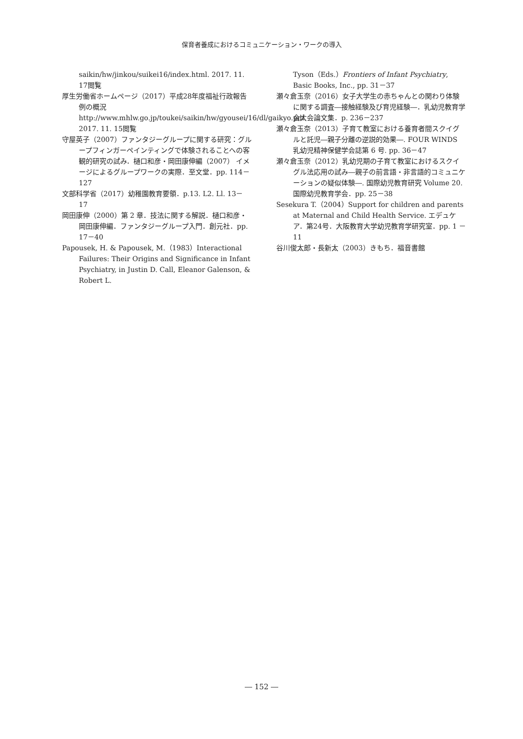保育者養成におけるコミュニケーション・ワークの導入
saikin/hw/jinkou/suikei16/index.html. 2017. 11. 17閲覧
厚生労働省ホームページ（2017）平成28年度福祉行政報告例の概況 http://www.mhlw.go.jp/toukei/saikin/hw/gyousei/16/dl/gaikyo.pdf. 2017. 11. 15閲覧
守屋英子（2007）ファンタジーグループに関する研究：グループフィンガーペインティングで体験されることへの客観的研究の試み．樋口和彦・岡田康伸編（2007） イメージによるグループワークの実際．至文堂．pp. 114－127
文部科学省（2017）幼稚園教育要領．p.13. L2. Ll. 13－17
岡田康伸（2000）第 2 章．技法に関する解説．樋口和彦・岡田康伸編．ファンタジーグループ入門．創元社．pp. 17－40
Papousek, H. & Papousek, M.（1983）Interactional Failures: Their Origins and Significance in Infant Psychiatry, in Justin D. Call, Eleanor Galenson, & Robert L.
Tyson（Eds.）Frontiers of Infant Psychiatry, Basic Books, Inc., pp. 31－37
瀬々倉玉奈（2016）女子大学生の赤ちゃんとの関わり体験に関する調査―接触経験及び育児経験―．乳幼児教育学会大会論文集．p. 236－237
瀬々倉玉奈（2013）子育て教室における養育者間スクイグルと託児―親子分離の逆説的効果―. FOUR WINDS 乳幼児精神保健学会誌第 6 号. pp. 36－47
瀬々倉玉奈（2012）乳幼児期の子育て教室におけるスクイグル法応用の試み―親子の前言語・非言語的コミュニケーションの疑似体験―. 国際幼児教育研究 Volume 20. 国際幼児教育学会．pp. 25－38
Sesekura T.（2004）Support for children and parents at Maternal and Child Health Service. エデュケア．第24号．大阪教育大学幼児教育学研究室．pp. 1 －11
谷川俊太郎・長新太（2003）きもち．福音書館
― 152 ―